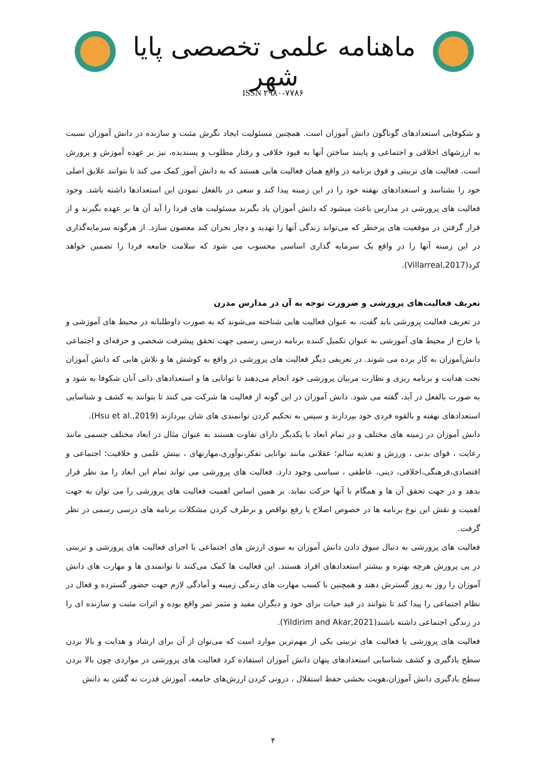ماهنامه علمی تخصصی پایا شهر
ISSN ۲۹۸۰-۷۷۸۶
و شکوفایی استعدادهای گوناگون دانش آموزان است. همچنین مسئولیت ایجاد نگرش مثبت و سازنده در دانش آموزان نسبت به ارزشهای اخلاقی و اجتماعی و پایبند ساختن آنها به قیود خلاقی و رفتار مطلوب و پسندیده، نیز بر عهده آموزش و پرورش است. فعالیت های تربیتی و فوق برنامه در واقع همان فعالیت هایی هستند که به دانش آموز کمک می کند تا بتوانند علایق اصلی خود را بشناسد و استعدادهای نهفته خود را در این زمینه پیدا کند و سعی در بالفعل نمودن این استعدادها داشته باشد. وجود فعالیت های پرورشی در مدارس باعث میشود که دانش آموزان یاد بگیرند مسئولیت های فردا را آید آن ها بر عهده بگیرند و از قرار گرفتن در موقعیت های پرخطر که می‌تواند زندگی آنها را تهدید و دچار بحران کند معصون سازد. از هرگونه سرمایه‌گذاری در این زمینه آنها را در واقع یک سرمایه گذاری اساسی محسوب می شود که سلامت جامعه فردا را تضمین خواهد کرد(Villarreal,2017).
تعریف فعالیت‌های پرورشی و ضرورت توجه به آن در مدارس مدرن
در تعریف فعالیت پرورشی باید گفت، به عنوان فعالیت هایی شناخته می‌شوند که به صورت داوطلبانه در محیط های آموزشی و یا خارج از محیط های آموزشی به عنوان تکمیل کننده برنامه درسی رسمی جهت تحقق پیشرفت شخصی و حرفه‌ای و اجتماعی دانش‌آموزان به کار برده می شوند. در تعریفی دیگر فعالیت های پرورشی در واقع به کوشش ها و تلاش هایی که دانش آموزان تحت هدایت و برنامه ریزی و نظارت مربیان پرورشی خود انجام می‌دهند تا توانایی ها و استعدادهای ذاتی آنان شکوفا به شود و به صورت بالفعل در آید، گفته می شود. دانش آموزان در این گونه از فعالیت ها شرکت می کنند تا بتوانند به کشف و شناسایی استعدادهای نهفته و بالقوه فردی خود بپردازند و سپس به تحکیم کردن توانمندی های شان بپردازند (Hsu et al.,2019).
دانش آموزان در زمینه های مختلف و در تمام ابعاد با یکدیگر دارای تفاوت هستند به عنوان مثال در ابعاد مختلف جسمی مانند رعایت ، قوای بدنی ، ورزش و تغذیه سالم؛ عقلانی مانند توانایی تفکر،نوآوری،مهارتهای ، بینش علمی و خلاقیت؛ اجتماعی و اقتصادی،فرهنگی،اخلاقی، دینی، عاطفی ، سیاسی وجود دارد. فعالیت های پرورشی می تواند تمام این ابعاد را مد نظر قرار بدهد و در جهت تحقق آن ها و همگام با آنها حرکت نماید. بر همین اساس اهمیت فعالیت های پرورشی را می توان به جهت اهمیت و نقش این نوع برنامه ها در خصوص اصلاح یا رفع نواقص و برطرف کردن مشکلات برنامه های درسی رسمی در نظر گرفت.
فعالیت های پرورشی به دنبال سوق دادن دانش آموزان به سوی ارزش های اجتماعی با اجرای فعالیت های پرورشی و تربیتی در پی پرورش هرچه بهتره و بیشتر استعدادهای افراد هستند. این فعالیت ها کمک می‌کنند تا توانمندی ها و مهارت های دانش آموزان را روز به روز گسترش دهند و همچنین با کسب مهارت های زندگی زمینه و آمادگی لازم جهت حضور گسترده و فعال در نظام اجتماعی را پیدا کند تا بتوانند در قید حیات برای خود و دیگران مفید و مثمر ثمر واقع بوده و اثرات مثبت و سازنده ای را در زندگی اجتماعی داشته باشند(Yildirim and Akar,2021).
فعالیت های پرورشی یا فعالیت های تربیتی یکی از مهم‌ترین موارد است که می‌توان از آن برای ارشاد و هدایت و بالا بردن سطح یادگیری و کشف شناسایی استعدادهای پنهان دانش آموزان استفاده کرد فعالیت های پرورشی در مواردی چون بالا بردن سطح یادگیری دانش آموزان،هویت بخشی حفظ استقلال ، درونی کردن ارزش‌های جامعه، آموزش قدرت نه گفتن به دانش
۴